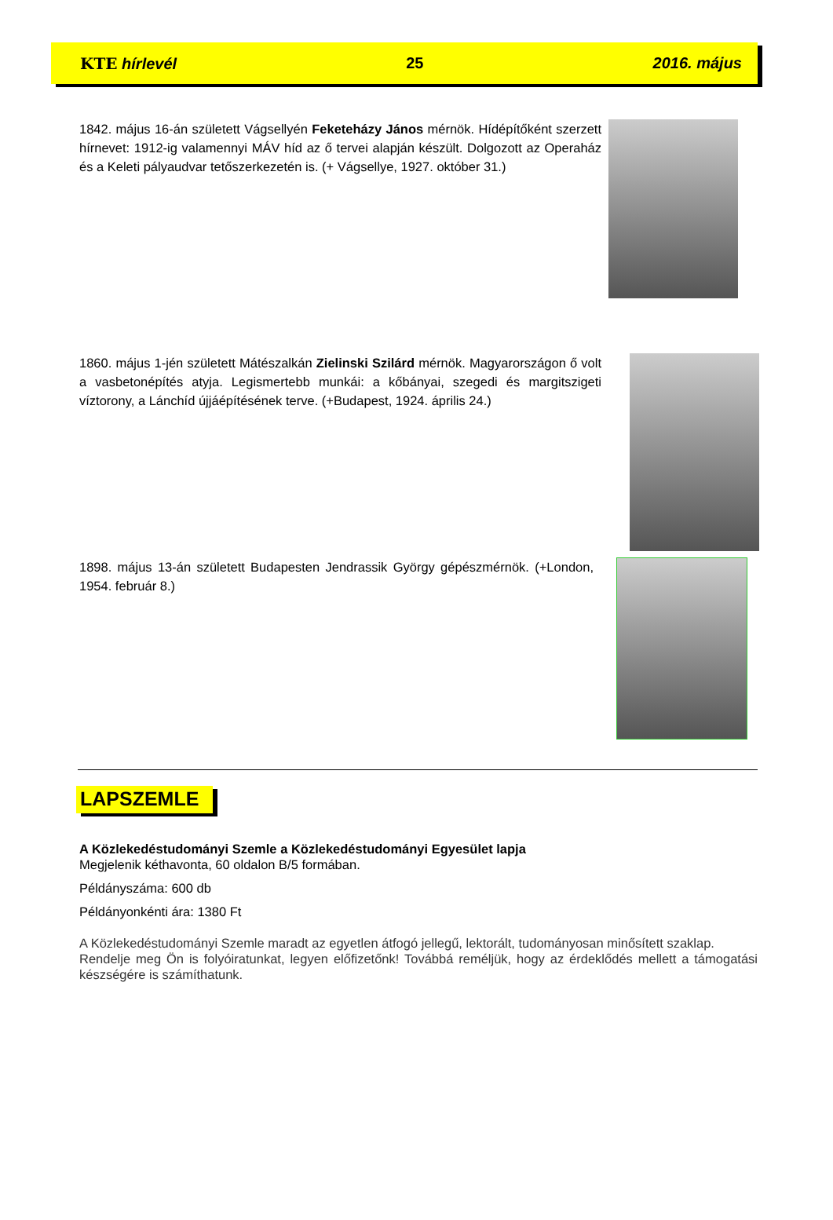KTE hírlevél 25 2016. május
1842. május 16-án született Vágsellyén Feketeházy János mérnök. Hídépítőként szerzett hírnevet: 1912-ig valamennyi MÁV híd az ő tervei alapján készült. Dolgozott az Operaház és a Keleti pályaudvar tetőszerkezetén is. (+ Vágsellye, 1927. október 31.)
1860. május 1-jén született Mátészalkán Zielinski Szilárd mérnök. Magyarországon ő volt a vasbetonépítés atyja. Legismertebb munkái: a kőbányai, szegedi és margitszigeti víztorony, a Lánchíd újjáépítésének terve. (+Budapest, 1924. április 24.)
1898. május 13-án született Budapesten Jendrassik György gépészmérnök. (+London, 1954. február 8.)
LAPSZEMLE
A Közlekedéstudományi Szemle a Közlekedéstudományi Egyesület lapja
Megjelenik kéthavonta, 60 oldalon B/5 formában.
Példányszáma: 600 db
Példányonkénti ára: 1380 Ft
A Közlekedéstudományi Szemle maradt az egyetlen átfogó jellegű, lektorált, tudományosan minősített szaklap.
Rendelje meg Ön is folyóiratunkat, legyen előfizetőnk! Továbbá reméljük, hogy az érdeklődés mellett a támogatási készségére is számíthatunk.